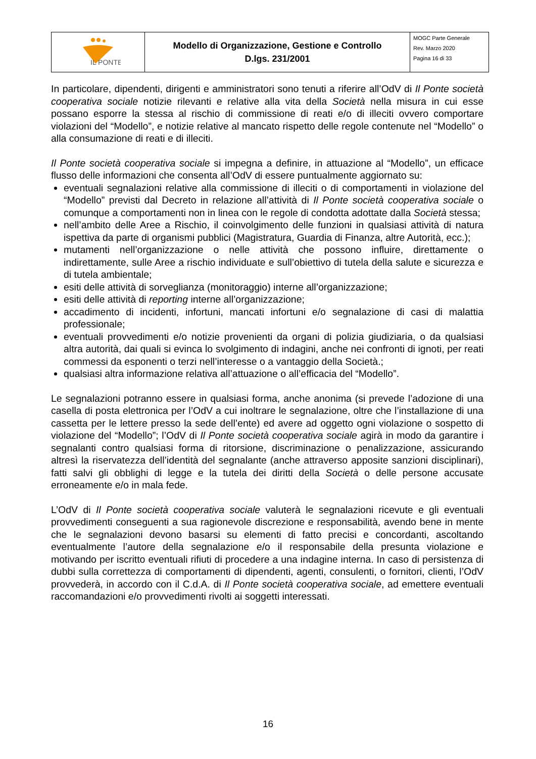| IL PONTE | Modello di Organizzazione, Gestione e Controllo D.lgs. 231/2001 | MOGC Parte Generale Rev. Marzo 2020 Pagina 16 di 33 |
In particolare, dipendenti, dirigenti e amministratori sono tenuti a riferire all’OdV di Il Ponte società cooperativa sociale notizie rilevanti e relative alla vita della Società nella misura in cui esse possano esporre la stessa al rischio di commissione di reati e/o di illeciti ovvero comportare violazioni del “Modello”, e notizie relative al mancato rispetto delle regole contenute nel “Modello” o alla consumazione di reati e di illeciti.
Il Ponte società cooperativa sociale si impegna a definire, in attuazione al “Modello”, un efficace flusso delle informazioni che consenta all’OdV di essere puntualmente aggiornato su:
eventuali segnalazioni relative alla commissione di illeciti o di comportamenti in violazione del “Modello” previsti dal Decreto in relazione all’attività di Il Ponte società cooperativa sociale o comunque a comportamenti non in linea con le regole di condotta adottate dalla Società stessa;
nell’ambito delle Aree a Rischio, il coinvolgimento delle funzioni in qualsiasi attività di natura ispettiva da parte di organismi pubblici (Magistratura, Guardia di Finanza, altre Autorità, ecc.);
mutamenti nell’organizzazione o nelle attività che possono influire, direttamente o indirettamente, sulle Aree a rischio individuate e sull’obiettivo di tutela della salute e sicurezza e di tutela ambientale;
esiti delle attività di sorveglianza (monitoraggio) interne all’organizzazione;
esiti delle attività di reporting interne all’organizzazione;
accadimento di incidenti, infortuni, mancati infortuni e/o segnalazione di casi di malattia professionale;
eventuali provvedimenti e/o notizie provenienti da organi di polizia giudiziaria, o da qualsiasi altra autorità, dai quali si evinca lo svolgimento di indagini, anche nei confronti di ignoti, per reati commessi da esponenti o terzi nell’interesse o a vantaggio della Società.;
qualsiasi altra informazione relativa all’attuazione o all’efficacia del “Modello”.
Le segnalazioni potranno essere in qualsiasi forma, anche anonima (si prevede l’adozione di una casella di posta elettronica per l’OdV a cui inoltrare le segnalazione, oltre che l’installazione di una cassetta per le lettere presso la sede dell’ente) ed avere ad oggetto ogni violazione o sospetto di violazione del “Modello”; l’OdV di Il Ponte società cooperativa sociale agirà in modo da garantire i segnalanti contro qualsiasi forma di ritorsione, discriminazione o penalizzazione, assicurando altresì la riservatezza dell’identità del segnalante (anche attraverso apposite sanzioni disciplinari), fatti salvi gli obblighi di legge e la tutela dei diritti della Società o delle persone accusate erroneamente e/o in mala fede.
L’OdV di Il Ponte società cooperativa sociale valuterà le segnalazioni ricevute e gli eventuali provvedimenti conseguenti a sua ragionevole discrezione e responsabilità, avendo bene in mente che le segnalazioni devono basarsi su elementi di fatto precisi e concordanti, ascoltando eventualmente l’autore della segnalazione e/o il responsabile della presunta violazione e motivando per iscritto eventuali rifiuti di procedere a una indagine interna. In caso di persistenza di dubbi sulla correttezza di comportamenti di dipendenti, agenti, consulenti, o fornitori, clienti, l’OdV provvederà, in accordo con il C.d.A. di Il Ponte società cooperativa sociale, ad emettere eventuali raccomandazioni e/o provvedimenti rivolti ai soggetti interessati.
16